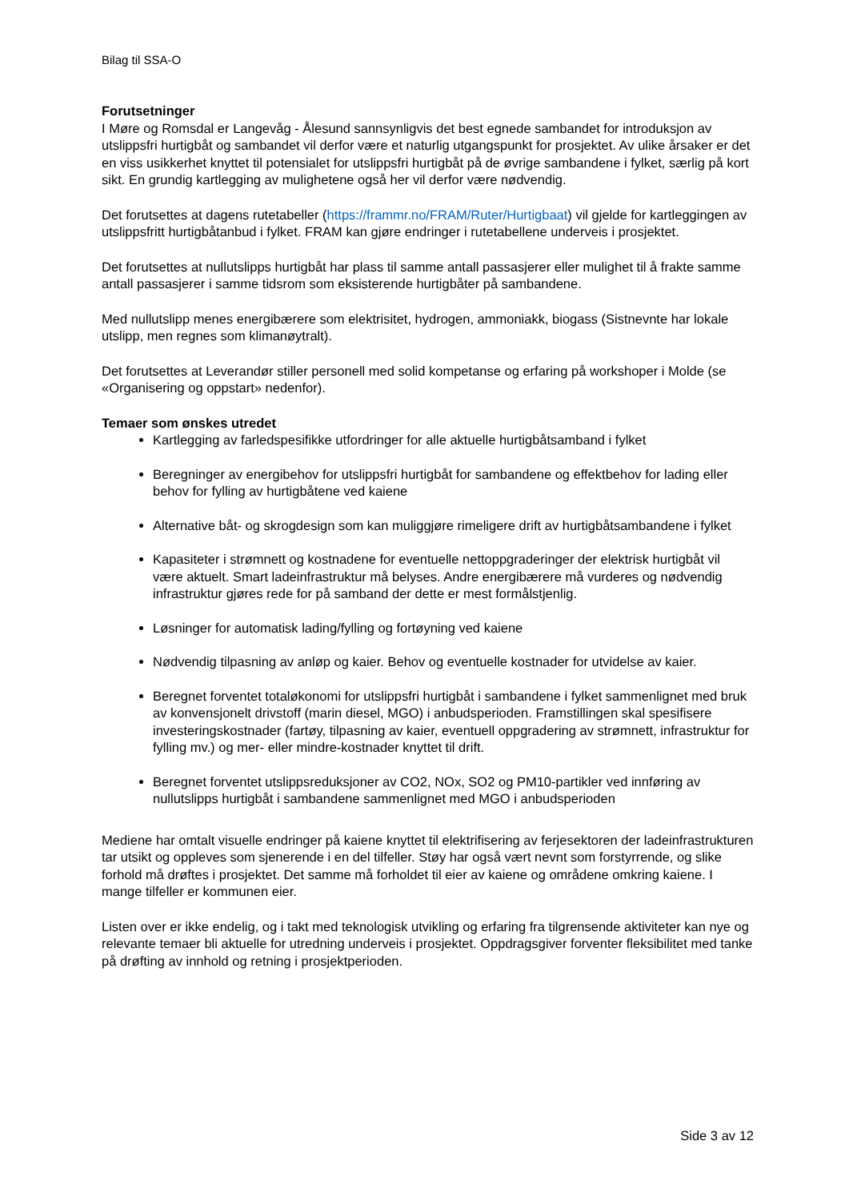Bilag til SSA-O
Forutsetninger
I Møre og Romsdal er Langevåg - Ålesund sannsynligvis det best egnede sambandet for introduksjon av utslippsfri hurtigbåt og sambandet vil derfor være et naturlig utgangspunkt for prosjektet. Av ulike årsaker er det en viss usikkerhet knyttet til potensialet for utslippsfri hurtigbåt på de øvrige sambandene i fylket, særlig på kort sikt. En grundig kartlegging av mulighetene også her vil derfor være nødvendig.
Det forutsettes at dagens rutetabeller (https://frammr.no/FRAM/Ruter/Hurtigbaat) vil gjelde for kartleggingen av utslippsfritt hurtigbåtanbud i fylket. FRAM kan gjøre endringer i rutetabellene underveis i prosjektet.
Det forutsettes at nullutslipps hurtigbåt har plass til samme antall passasjerer eller mulighet til å frakte samme antall passasjerer i samme tidsrom som eksisterende hurtigbåter på sambandene.
Med nullutslipp menes energibærere som elektrisitet, hydrogen, ammoniakk, biogass (Sistnevnte har lokale utslipp, men regnes som klimanøytralt).
Det forutsettes at Leverandør stiller personell med solid kompetanse og erfaring på workshoper i Molde (se «Organisering og oppstart» nedenfor).
Temaer som ønskes utredet
Kartlegging av farledspesifikke utfordringer for alle aktuelle hurtigbåtsamband i fylket
Beregninger av energibehov for utslippsfri hurtigbåt for sambandene og effektbehov for lading eller behov for fylling av hurtigbåtene ved kaiene
Alternative båt- og skrogdesign som kan muliggjøre rimeligere drift av hurtigbåtsambandene i fylket
Kapasiteter i strømnett og kostnadene for eventuelle nettoppgraderinger der elektrisk hurtigbåt vil være aktuelt. Smart ladeinfrastruktur må belyses. Andre energibærere må vurderes og nødvendig infrastruktur gjøres rede for på samband der dette er mest formålstjenlig.
Løsninger for automatisk lading/fylling og fortøyning ved kaiene
Nødvendig tilpasning av anløp og kaier. Behov og eventuelle kostnader for utvidelse av kaier.
Beregnet forventet totaløkonomi for utslippsfri hurtigbåt i sambandene i fylket sammenlignet med bruk av konvensjonelt drivstoff (marin diesel, MGO) i anbudsperioden. Framstillingen skal spesifisere investeringskostnader (fartøy, tilpasning av kaier, eventuell oppgradering av strømnett, infrastruktur for fylling mv.) og mer- eller mindre-kostnader knyttet til drift.
Beregnet forventet utslippsreduksjoner av CO2, NOx, SO2 og PM10-partikler ved innføring av nullutslipps hurtigbåt i sambandene sammenlignet med MGO i anbudsperioden
Mediene har omtalt visuelle endringer på kaiene knyttet til elektrifisering av ferjesektoren der ladeinfrastrukturen tar utsikt og oppleves som sjenerende i en del tilfeller. Støy har også vært nevnt som forstyrrende, og slike forhold må drøftes i prosjektet. Det samme må forholdet til eier av kaiene og områdene omkring kaiene. I mange tilfeller er kommunen eier.
Listen over er ikke endelig, og i takt med teknologisk utvikling og erfaring fra tilgrensende aktiviteter kan nye og relevante temaer bli aktuelle for utredning underveis i prosjektet. Oppdragsgiver forventer fleksibilitet med tanke på drøfting av innhold og retning i prosjektperioden.
Side 3 av 12